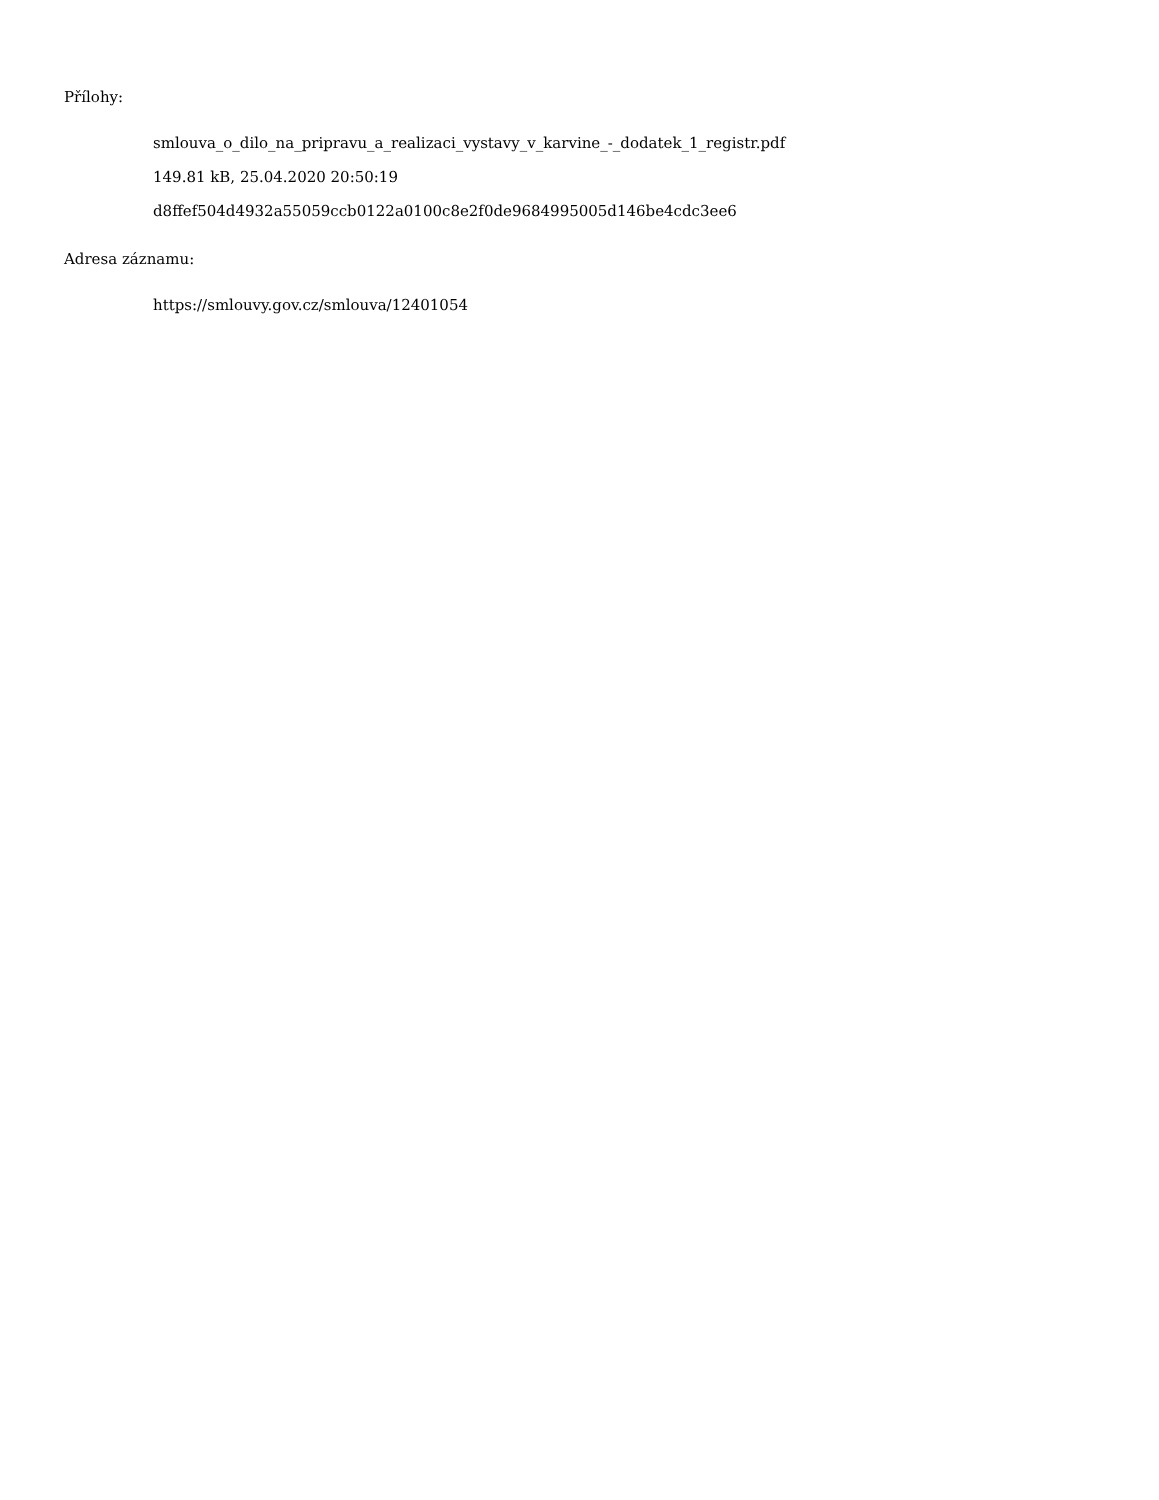Přílohy:
smlouva_o_dilo_na_pripravu_a_realizaci_vystavy_v_karvine_-_dodatek_1_registr.pdf
149.81 kB, 25.04.2020 20:50:19
d8ffef504d4932a55059ccb0122a0100c8e2f0de9684995005d146be4cdc3ee6
Adresa záznamu:
https://smlouvy.gov.cz/smlouva/12401054